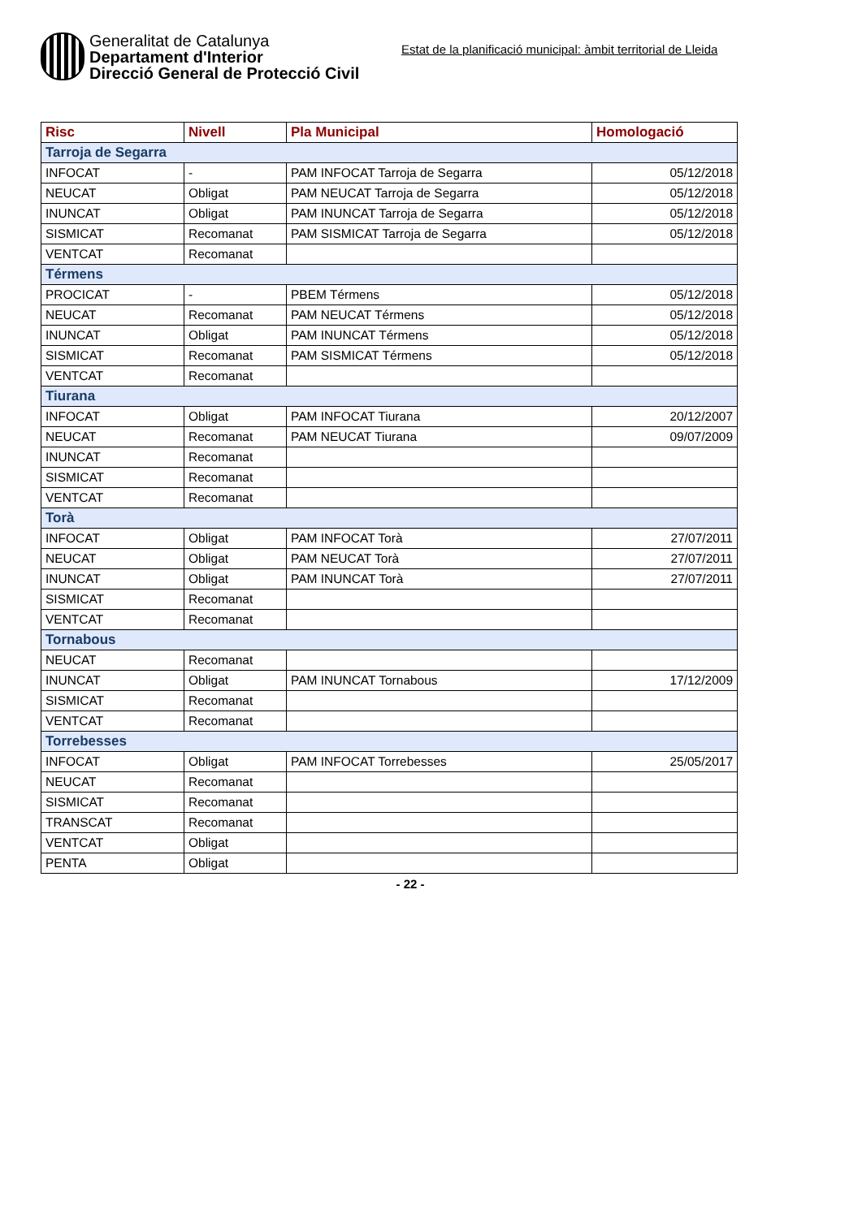Generalitat de Catalunya
Departament d'Interior
Direcció General de Protecció Civil
Estat de la planificació municipal: àmbit territorial de Lleida
| Risc | Nivell | Pla Municipal | Homologació |
| --- | --- | --- | --- |
| Tarroja de Segarra | | | |
| INFOCAT | - | PAM INFOCAT Tarroja de Segarra | 05/12/2018 |
| NEUCAT | Obligat | PAM NEUCAT Tarroja de Segarra | 05/12/2018 |
| INUNCAT | Obligat | PAM INUNCAT Tarroja de Segarra | 05/12/2018 |
| SISMICAT | Recomanat | PAM SISMICAT Tarroja de Segarra | 05/12/2018 |
| VENTCAT | Recomanat | | |
| Térmens | | | |
| PROCICAT | - | PBEM Térmens | 05/12/2018 |
| NEUCAT | Recomanat | PAM NEUCAT Térmens | 05/12/2018 |
| INUNCAT | Obligat | PAM INUNCAT Térmens | 05/12/2018 |
| SISMICAT | Recomanat | PAM SISMICAT Térmens | 05/12/2018 |
| VENTCAT | Recomanat | | |
| Tiurana | | | |
| INFOCAT | Obligat | PAM INFOCAT Tiurana | 20/12/2007 |
| NEUCAT | Recomanat | PAM NEUCAT Tiurana | 09/07/2009 |
| INUNCAT | Recomanat | | |
| SISMICAT | Recomanat | | |
| VENTCAT | Recomanat | | |
| Torà | | | |
| INFOCAT | Obligat | PAM INFOCAT Torà | 27/07/2011 |
| NEUCAT | Obligat | PAM NEUCAT Torà | 27/07/2011 |
| INUNCAT | Obligat | PAM INUNCAT Torà | 27/07/2011 |
| SISMICAT | Recomanat | | |
| VENTCAT | Recomanat | | |
| Tornabous | | | |
| NEUCAT | Recomanat | | |
| INUNCAT | Obligat | PAM INUNCAT Tornabous | 17/12/2009 |
| SISMICAT | Recomanat | | |
| VENTCAT | Recomanat | | |
| Torrebesses | | | |
| INFOCAT | Obligat | PAM INFOCAT Torrebesses | 25/05/2017 |
| NEUCAT | Recomanat | | |
| SISMICAT | Recomanat | | |
| TRANSCAT | Recomanat | | |
| VENTCAT | Obligat | | |
| PENTA | Obligat | | |
- 22 -